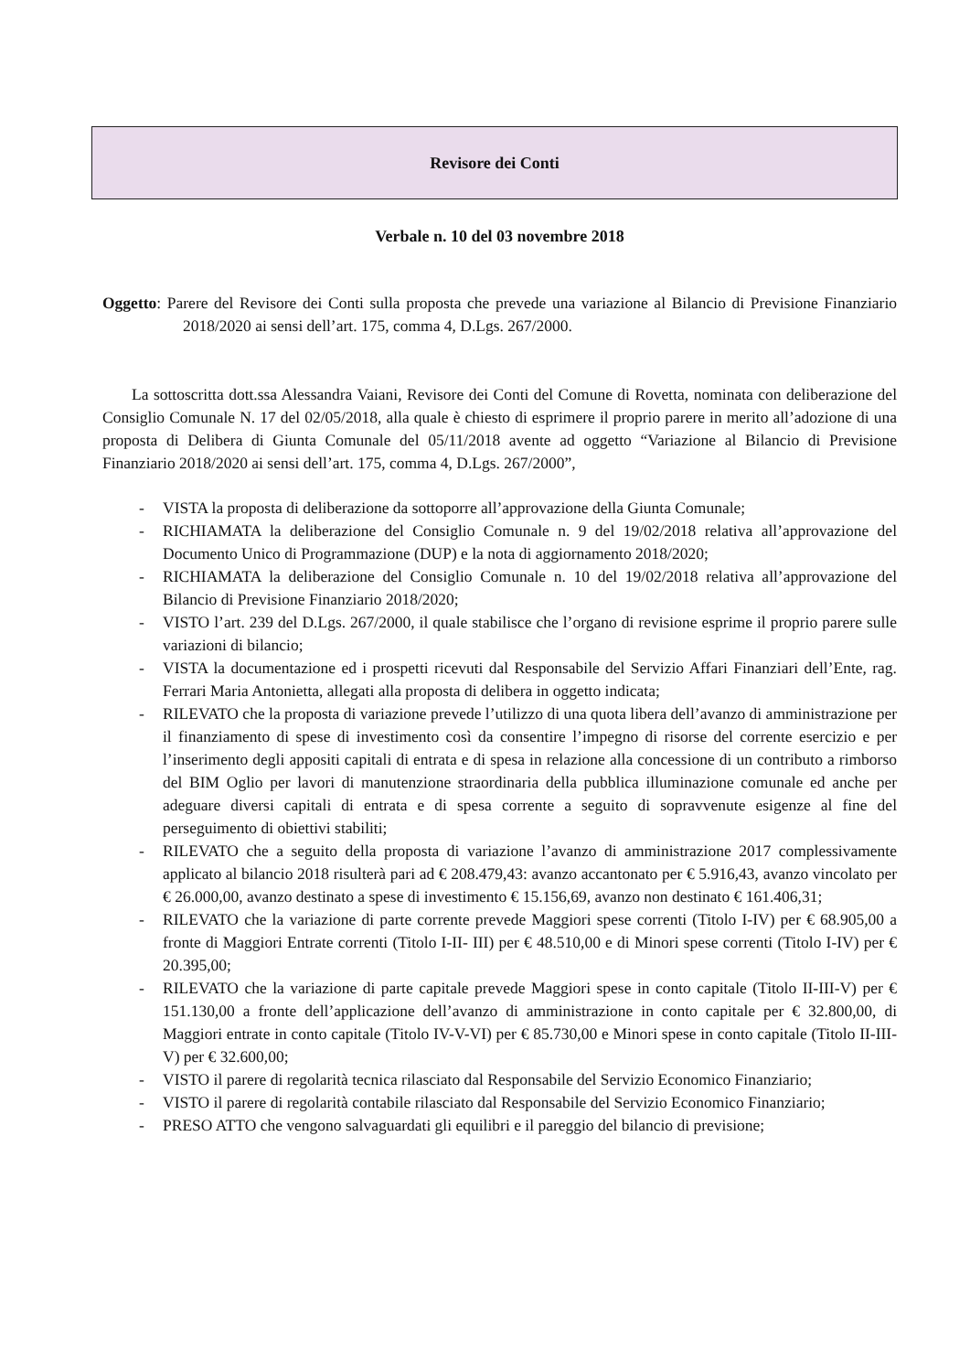Revisore dei Conti
Verbale n. 10 del 03 novembre 2018
Oggetto: Parere del Revisore dei Conti sulla proposta che prevede una variazione al Bilancio di Previsione Finanziario 2018/2020 ai sensi dell’art. 175, comma 4, D.Lgs. 267/2000.
La sottoscritta dott.ssa Alessandra Vaiani, Revisore dei Conti del Comune di Rovetta, nominata con deliberazione del Consiglio Comunale N. 17 del 02/05/2018, alla quale è chiesto di esprimere il proprio parere in merito all’adozione di una proposta di Delibera di Giunta Comunale del 05/11/2018 avente ad oggetto “Variazione al Bilancio di Previsione Finanziario 2018/2020 ai sensi dell’art. 175, comma 4, D.Lgs. 267/2000”,
- VISTA la proposta di deliberazione da sottoporre all’approvazione della Giunta Comunale;
- RICHIAMATA la deliberazione del Consiglio Comunale n. 9 del 19/02/2018 relativa all’approvazione del Documento Unico di Programmazione (DUP) e la nota di aggiornamento 2018/2020;
- RICHIAMATA la deliberazione del Consiglio Comunale n. 10 del 19/02/2018 relativa all’approvazione del Bilancio di Previsione Finanziario 2018/2020;
- VISTO l’art. 239 del D.Lgs. 267/2000, il quale stabilisce che l’organo di revisione esprime il proprio parere sulle variazioni di bilancio;
- VISTA la documentazione ed i prospetti ricevuti dal Responsabile del Servizio Affari Finanziari dell’Ente, rag. Ferrari Maria Antonietta, allegati alla proposta di delibera in oggetto indicata;
- RILEVATO che la proposta di variazione prevede l’utilizzo di una quota libera dell’avanzo di amministrazione per il finanziamento di spese di investimento così da consentire l’impegno di risorse del corrente esercizio e per l’inserimento degli appositi capitali di entrata e di spesa in relazione alla concessione di un contributo a rimborso del BIM Oglio per lavori di manutenzione straordinaria della pubblica illuminazione comunale ed anche per adeguare diversi capitali di entrata e di spesa corrente a seguito di sopravvenute esigenze al fine del perseguimento di obiettivi stabiliti;
- RILEVATO che a seguito della proposta di variazione l’avanzo di amministrazione 2017 complessivamente applicato al bilancio 2018 risulterà pari ad € 208.479,43: avanzo accantonato per € 5.916,43, avanzo vincolato per € 26.000,00, avanzo destinato a spese di investimento € 15.156,69, avanzo non destinato € 161.406,31;
- RILEVATO che la variazione di parte corrente prevede Maggiori spese correnti (Titolo I-IV) per € 68.905,00 a fronte di Maggiori Entrate correnti (Titolo I-II- III) per € 48.510,00 e di Minori spese correnti (Titolo I-IV) per € 20.395,00;
- RILEVATO che la variazione di parte capitale prevede Maggiori spese in conto capitale (Titolo II-III-V) per € 151.130,00 a fronte dell’applicazione dell’avanzo di amministrazione in conto capitale per € 32.800,00, di Maggiori entrate in conto capitale (Titolo IV-V-VI) per € 85.730,00 e Minori spese in conto capitale (Titolo II-III-V) per € 32.600,00;
- VISTO il parere di regolarità tecnica rilasciato dal Responsabile del Servizio Economico Finanziario;
- VISTO il parere di regolarità contabile rilasciato dal Responsabile del Servizio Economico Finanziario;
- PRESO ATTO che vengono salvaguardati gli equilibri e il pareggio del bilancio di previsione;